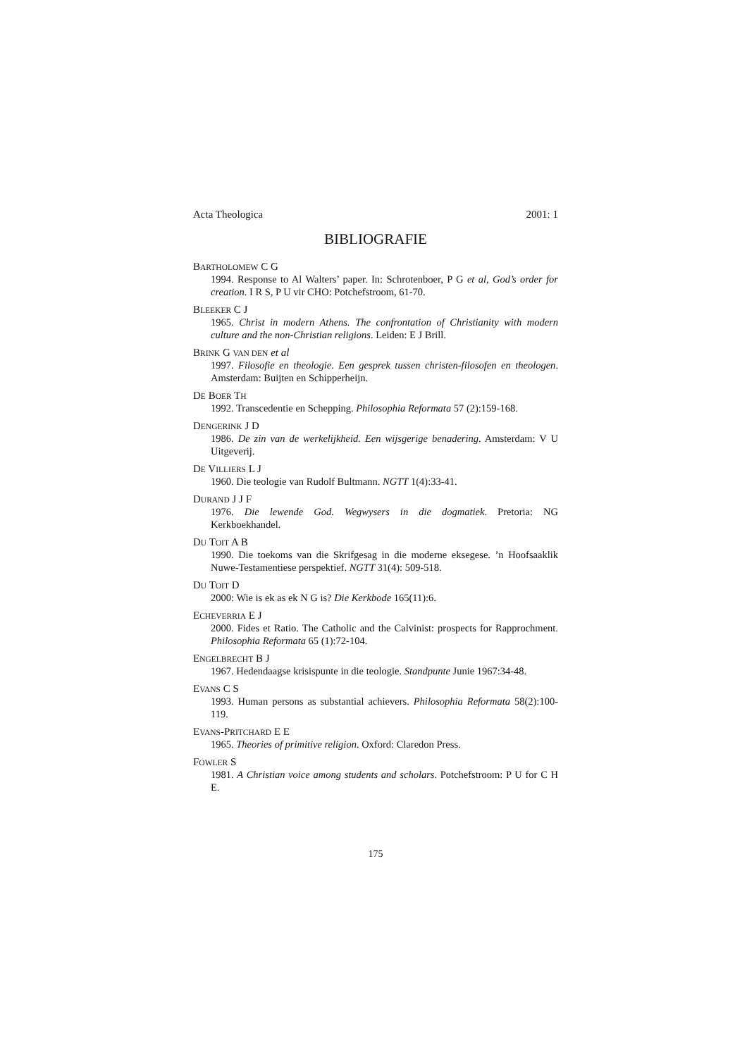Acta Theologica 2001: 1
BIBLIOGRAFIE
BARTHOLOMEW C G
1994. Response to Al Walters’ paper. In: Schrotenboer, P G et al, God’s order for creation. I R S, P U vir CHO: Potchefstroom, 61-70.
BLEEKER C J
1965. Christ in modern Athens. The confrontation of Christianity with modern culture and the non-Christian religions. Leiden: E J Brill.
BRINK G VAN DEN et al
1997. Filosofie en theologie. Een gesprek tussen christen-filosofen en theologen. Amsterdam: Buijten en Schipperheijn.
DE BOER TH
1992. Transcedentie en Schepping. Philosophia Reformata 57 (2):159-168.
DENGERINK J D
1986. De zin van de werkelijkheid. Een wijsgerige benadering. Amsterdam: V U Uitgeverij.
DE VILLIERS L J
1960. Die teologie van Rudolf Bultmann. NGTT 1(4):33-41.
DURAND J J F
1976. Die lewende God. Wegwysers in die dogmatiek. Pretoria: NG Kerkboekhandel.
DU TOIT A B
1990. Die toekoms van die Skrifgesag in die moderne eksegese. ’n Hoofsaaklik Nuwe-Testamentiese perspektief. NGTT 31(4): 509-518.
DU TOIT D
2000: Wie is ek as ek N G is? Die Kerkbode 165(11):6.
ECHEVERRIA E J
2000. Fides et Ratio. The Catholic and the Calvinist: prospects for Rapprochment. Philosophia Reformata 65 (1):72-104.
ENGELBRECHT B J
1967. Hedendaagse krisispunte in die teologie. Standpunte Junie 1967:34-48.
EVANS C S
1993. Human persons as substantial achievers. Philosophia Reformata 58(2):100-119.
EVANS-PRITCHARD E E
1965. Theories of primitive religion. Oxford: Claredon Press.
FOWLER S
1981. A Christian voice among students and scholars. Potchefstroom: P U for C H E.
175